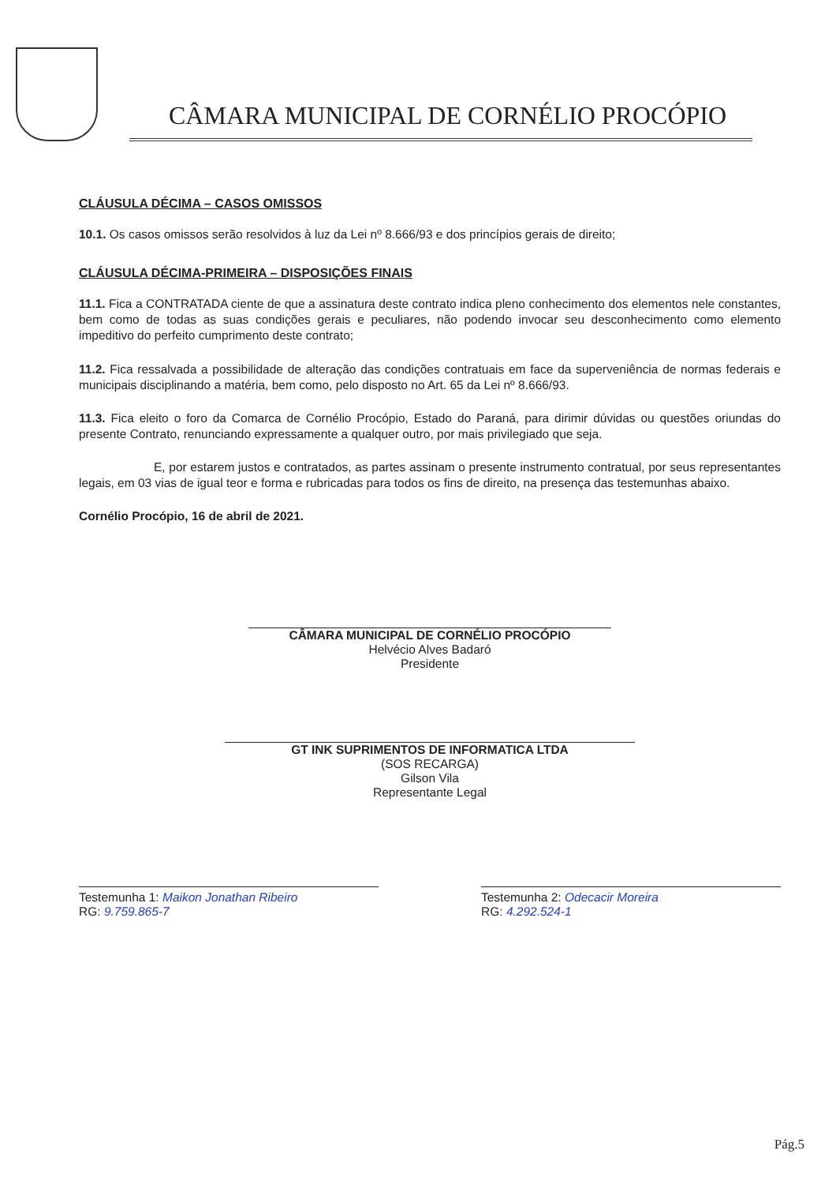CÂMARA MUNICIPAL DE CORNÉLIO PROCÓPIO
CLÁUSULA DÉCIMA – CASOS OMISSOS
10.1. Os casos omissos serão resolvidos à luz da Lei nº 8.666/93 e dos princípios gerais de direito;
CLÁUSULA DÉCIMA-PRIMEIRA – DISPOSIÇÕES FINAIS
11.1. Fica a CONTRATADA ciente de que a assinatura deste contrato indica pleno conhecimento dos elementos nele constantes, bem como de todas as suas condições gerais e peculiares, não podendo invocar seu desconhecimento como elemento impeditivo do perfeito cumprimento deste contrato;
11.2. Fica ressalvada a possibilidade de alteração das condições contratuais em face da superveniência de normas federais e municipais disciplinando a matéria, bem como, pelo disposto no Art. 65 da Lei nº 8.666/93.
11.3. Fica eleito o foro da Comarca de Cornélio Procópio, Estado do Paraná, para dirimir dúvidas ou questões oriundas do presente Contrato, renunciando expressamente a qualquer outro, por mais privilegiado que seja.
E, por estarem justos e contratados, as partes assinam o presente instrumento contratual, por seus representantes legais, em 03 vias de igual teor e forma e rubricadas para todos os fins de direito, na presença das testemunhas abaixo.
Cornélio Procópio, 16 de abril de 2021.
CÂMARA MUNICIPAL DE CORNÉLIO PROCÓPIO
Helvécio Alves Badaró
Presidente
GT INK SUPRIMENTOS DE INFORMATICA LTDA
(SOS RECARGA)
Gilson Vila
Representante Legal
Testemunha 1: Maikon Jonathan Ribeiro
RG: 9.759.865-7
Testemunha 2: Odecacir Moreira
RG: 4.292.524-1
Pág.5